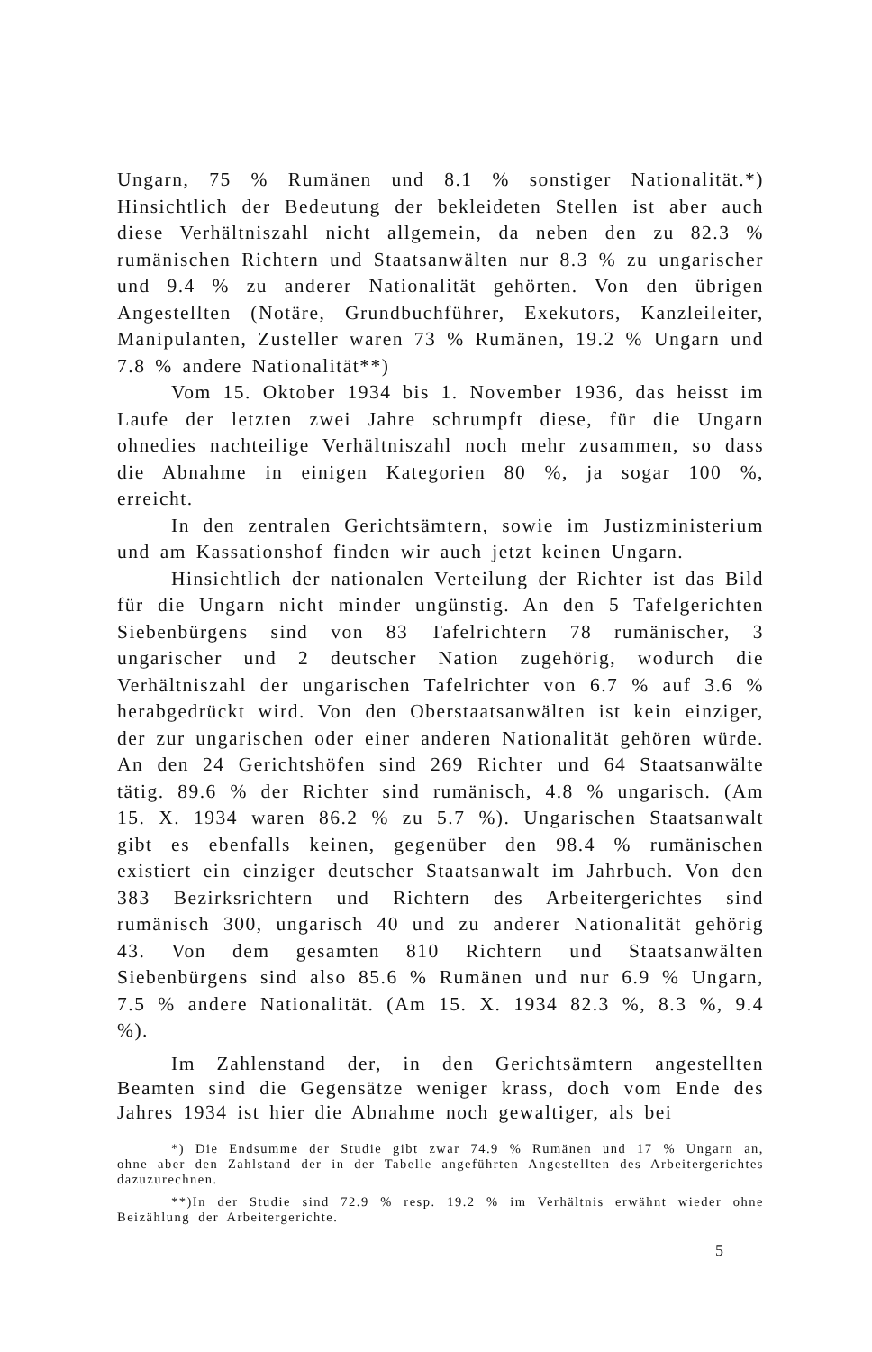Ungarn, 75 % Rumänen und 8.1 % sonstiger Nationalität.*) Hinsichtlich der Bedeutung der bekleideten Stellen ist aber auch diese Verhältniszahl nicht allgemein, da neben den zu 82.3 % rumänischen Richtern und Staatsanwälten nur 8.3 % zu ungarischer und 9.4 % zu anderer Nationalität gehörten. Von den übrigen Angestellten (Notäre, Grundbuchführer, Exekutors, Kanzleileiter, Manipulanten, Zusteller waren 73 % Rumänen, 19.2 % Ungarn und 7.8 % andere Nationalität**)
Vom 15. Oktober 1934 bis 1. November 1936, das heisst im Laufe der letzten zwei Jahre schrumpft diese, für die Ungarn ohnedies nachteilige Verhältniszahl noch mehr zusammen, so dass die Abnahme in einigen Kategorien 80 %, ja sogar 100 %, erreicht.
In den zentralen Gerichtsämtern, sowie im Justizministerium und am Kassationshof finden wir auch jetzt keinen Ungarn.
Hinsichtlich der nationalen Verteilung der Richter ist das Bild für die Ungarn nicht minder ungünstig. An den 5 Tafelgerichten Siebenbürgens sind von 83 Tafelrichtern 78 rumänischer, 3 ungarischer und 2 deutscher Nation zugehörig, wodurch die Verhältniszahl der ungarischen Tafelrichter von 6.7 % auf 3.6 % herabgedrückt wird. Von den Oberstaatsanwälten ist kein einziger, der zur ungarischen oder einer anderen Nationalität gehören würde. An den 24 Gerichtshöfen sind 269 Richter und 64 Staatsanwälte tätig. 89.6 % der Richter sind rumänisch, 4.8 % ungarisch. (Am 15. X. 1934 waren 86.2 % zu 5.7 %). Ungarischen Staatsanwalt gibt es ebenfalls keinen, gegenüber den 98.4 % rumänischen existiert ein einziger deutscher Staatsanwalt im Jahrbuch. Von den 383 Bezirksrichtern und Richtern des Arbeitergerichtes sind rumänisch 300, ungarisch 40 und zu anderer Nationalität gehörig 43. Von dem gesamten 810 Richtern und Staatsanwälten Siebenbürgens sind also 85.6 % Rumänen und nur 6.9 % Ungarn, 7.5 % andere Nationalität. (Am 15. X. 1934 82.3 %, 8.3 %, 9.4 %).
Im Zahlenstand der, in den Gerichtsämtern angestellten Beamten sind die Gegensätze weniger krass, doch vom Ende des Jahres 1934 ist hier die Abnahme noch gewaltiger, als bei
*) Die Endsumme der Studie gibt zwar 74.9 % Rumänen und 17 % Ungarn an, ohne aber den Zahlstand der in der Tabelle angeführten Angestellten des Arbeitergerichtes dazuzurechnen.
**)In der Studie sind 72.9 % resp. 19.2 % im Verhältnis erwähnt wieder ohne Beizählung der Arbeitergerichte.
5